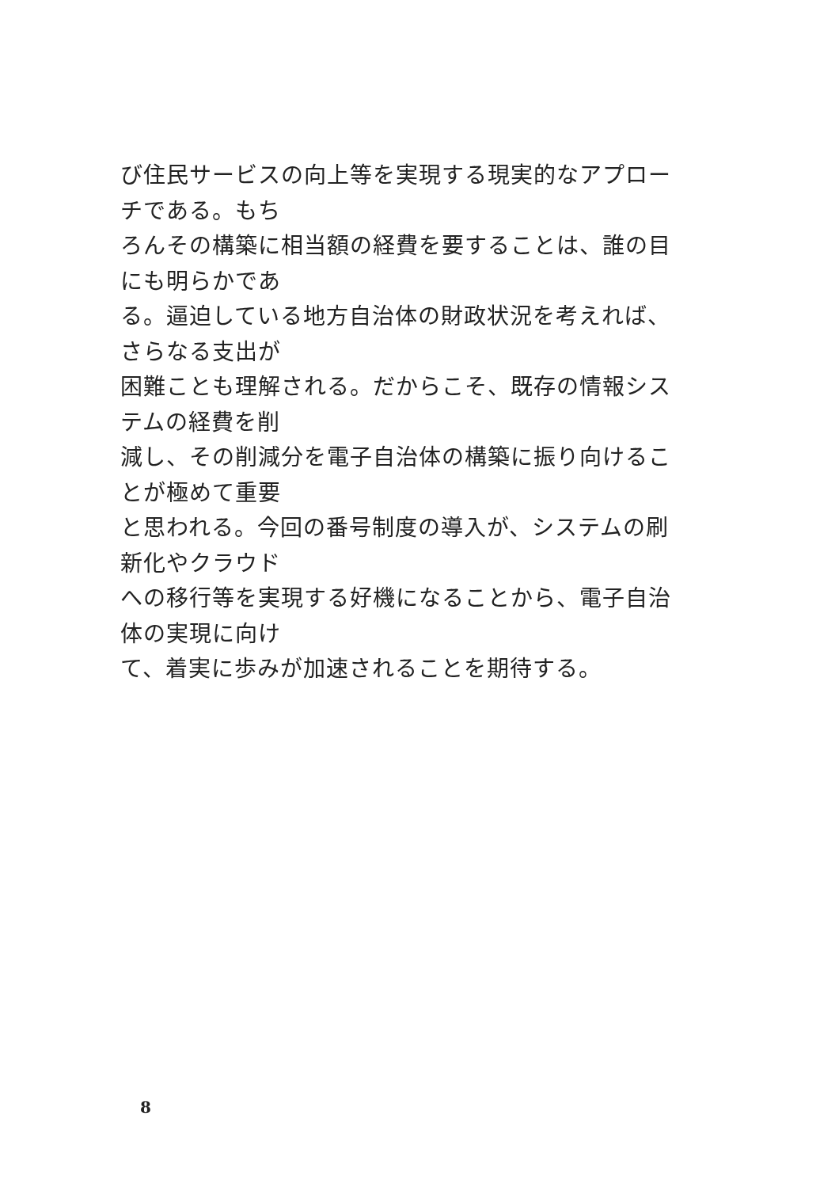び住民サービスの向上等を実現する現実的なアプローチである。もち
ろんその構築に相当額の経費を要することは、誰の目にも明らかであ
る。逼迫している地方自治体の財政状況を考えれば、さらなる支出が
困難ことも理解される。だからこそ、既存の情報システムの経費を削
減し、その削減分を電子自治体の構築に振り向けることが極めて重要
と思われる。今回の番号制度の導入が、システムの刷新化やクラウド
への移行等を実現する好機になることから、電子自治体の実現に向け
て、着実に歩みが加速されることを期待する。
8